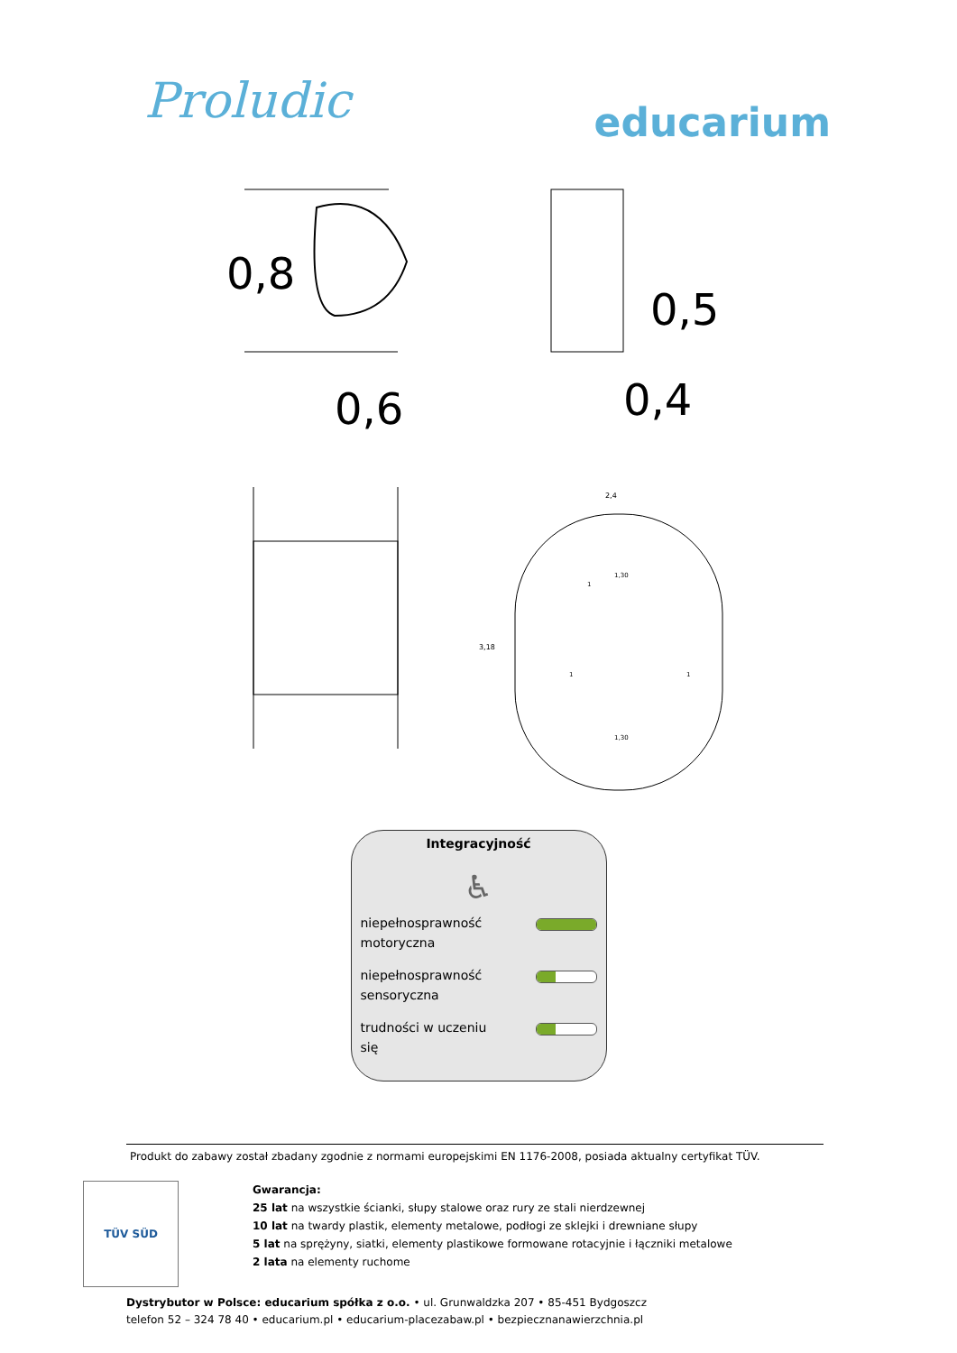Proludic
educarium
0,8
0,6
0,5
0,4
2,4
3,18
1,30
1
1
1,30
1
Integracyjność
♿
niepełnosprawność
motoryczna
niepełnosprawność
sensoryczna
trudności w uczeniu
się
Produkt do zabawy został zbadany zgodnie z normami europejskimi EN 1176-2008, posiada aktualny certyfikat TÜV.
TÜV SÜD
Gwarancja:
25 lat na wszystkie ścianki, słupy stalowe oraz rury ze stali nierdzewnej
10 lat na twardy plastik, elementy metalowe, podłogi ze sklejki i drewniane słupy
5 lat na sprężyny, siatki, elementy plastikowe formowane rotacyjnie i łączniki metalowe
2 lata na elementy ruchome
Dystrybutor w Polsce: educarium spółka z o.o. • ul. Grunwaldzka 207 • 85-451 Bydgoszcz
telefon 52 – 324 78 40 • educarium.pl • educarium-placezabaw.pl • bezpiecznanawierzchnia.pl